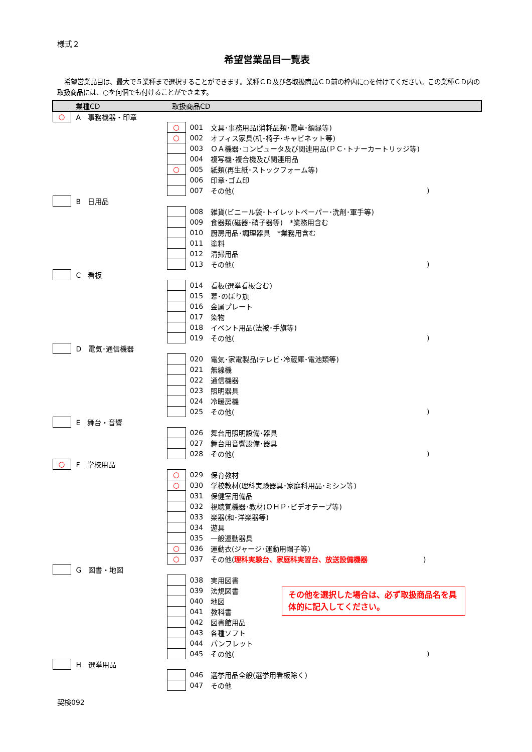様式２
希望営業品目一覧表
希望営業品目は、最大で５業種まで選択することができます。業種ＣＤ及び各取扱商品ＣＤ前の枠内に○を付けてください。この業種ＣＤ内の取扱商品には、○を何個でも付けることができます。
| | 業種CD | 取扱商品CD | | | |
| ○ | A 事務機器・印章 | | | | |
| | | ○ | 001 | 文具･事務用品(消耗品類･電卓･額縁等) | |
| | | ○ | 002 | オフィス家具(机･椅子･キャビネット等) | |
| | | | 003 | ＯＡ機器･コンピュータ及び関連用品(ＰＣ･トナーカートリッジ等) | |
| | | | 004 | 複写機･複合機及び関連用品 | |
| | | ○ | 005 | 紙類(再生紙･ストックフォーム等) | |
| | | | 006 | 印章･ゴム印 | |
| | | | 007 | その他( | ) |
| | B 日用品 | | | | |
| | | | 008 | 雑貨(ビニール袋･トイレットペーパー･洗剤･軍手等) | |
| | | | 009 | 食器類(磁器･硝子器等) *業務用含む | |
| | | | 010 | 厨房用品･調理器具 *業務用含む | |
| | | | 011 | 塗料 | |
| | | | 012 | 清掃用品 | |
| | | | 013 | その他( | ) |
| | C 看板 | | | | |
| | | | 014 | 看板(選挙看板含む) | |
| | | | 015 | 幕･のぼり旗 | |
| | | | 016 | 金属プレート | |
| | | | 017 | 染物 | |
| | | | 018 | イベント用品(法被･手旗等) | |
| | | | 019 | その他( | ) |
| | D 電気･通信機器 | | | | |
| | | | 020 | 電気･家電製品(テレビ･冷蔵庫･電池類等) | |
| | | | 021 | 無線機 | |
| | | | 022 | 通信機器 | |
| | | | 023 | 照明器具 | |
| | | | 024 | 冷暖房機 | |
| | | | 025 | その他( | ) |
| | E 舞台・音響 | | | | |
| | | | 026 | 舞台用照明設備･器具 | |
| | | | 027 | 舞台用音響設備･器具 | |
| | | | 028 | その他( | ) |
| ○ | F 学校用品 | | | | |
| | | ○ | 029 | 保育教材 | |
| | | ○ | 030 | 学校教材(理科実験器具･家庭科用品･ミシン等) | |
| | | | 031 | 保健室用備品 | |
| | | | 032 | 視聴覚機器･教材(ＯＨＰ･ビデオテープ等) | |
| | | | 033 | 楽器(和･洋楽器等) | |
| | | | 034 | 遊具 | |
| | | | 035 | 一般運動器具 | |
| | | ○ | 036 | 運動衣(ジャージ･運動用帽子等) | |
| | | ○ | 037 | その他( 理科実験台、家庭科実習台、放送設備機器 ) | |
| | G 図書・地図 | | | | |
| | | | 038 | 実用図書 | |
| | | | 039 | 法規図書 | その他を選択した場合は、必ず取扱商品名を具体的に記入してください。 |
| | | | 040 | 地図 | |
| | | | 041 | 教科書 | |
| | | | 042 | 図書館用品 | |
| | | | 043 | 各種ソフト | |
| | | | 044 | パンフレット | |
| | | | 045 | その他( | ) |
| | H 選挙用品 | | | | |
| | | | 046 | 選挙用品全般(選挙用看板除く) | |
| | | | 047 | その他 | |
契検092